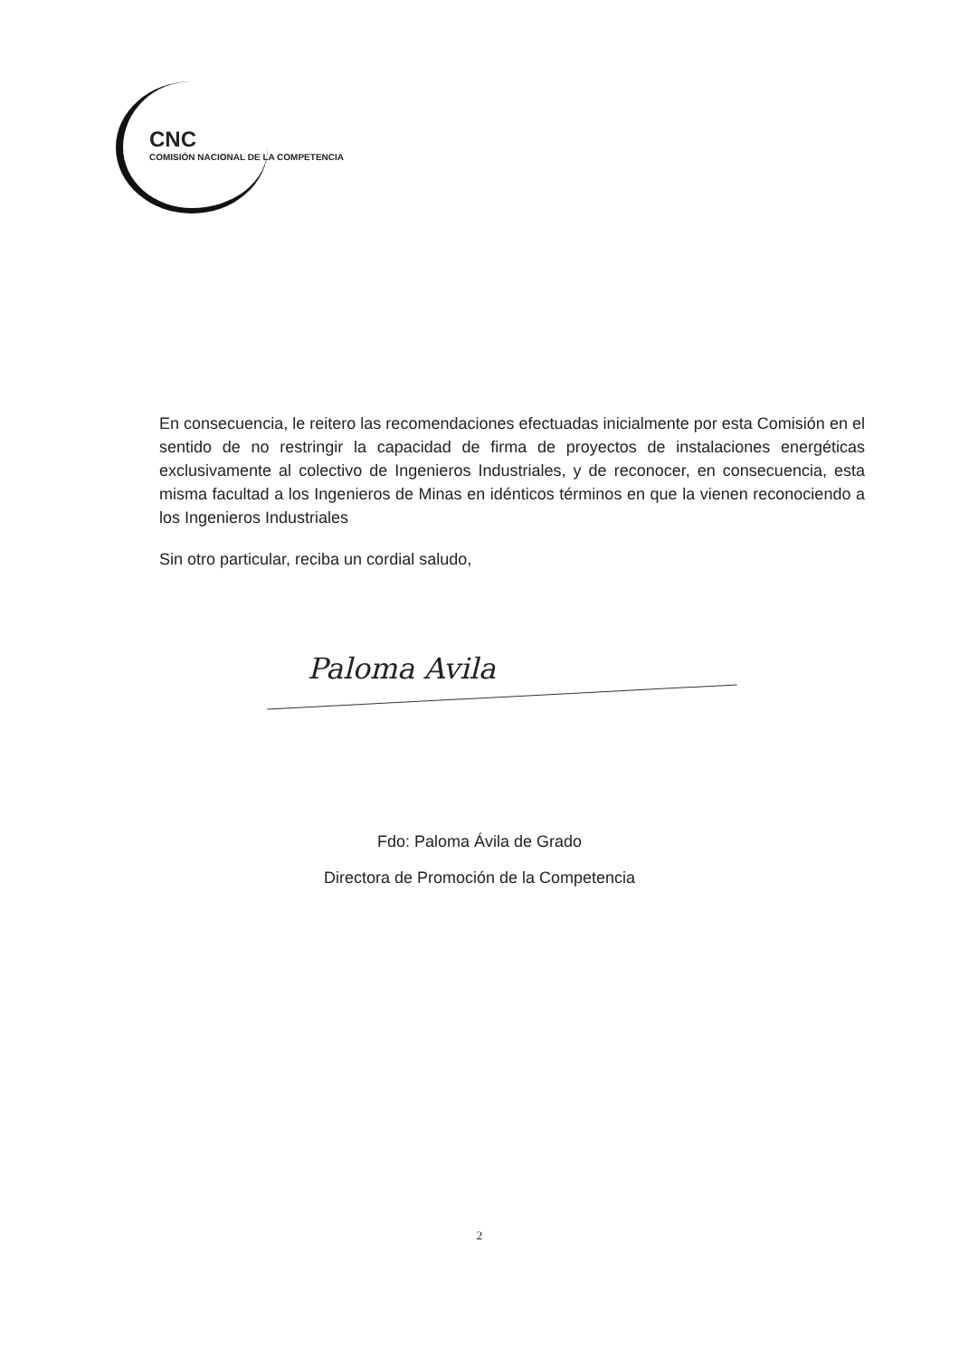CNC
COMISIÓN NACIONAL DE LA COMPETENCIA
En consecuencia, le reitero las recomendaciones efectuadas inicialmente por esta Comisión en el sentido de no restringir la capacidad de firma de proyectos de instalaciones energéticas exclusivamente al colectivo de Ingenieros Industriales, y de reconocer, en consecuencia, esta misma facultad a los Ingenieros de Minas en idénticos términos en que la vienen reconociendo a los Ingenieros Industriales
Sin otro particular, reciba un cordial saludo,
Paloma Avila
Fdo: Paloma Ávila de Grado
Directora de Promoción de la Competencia
2